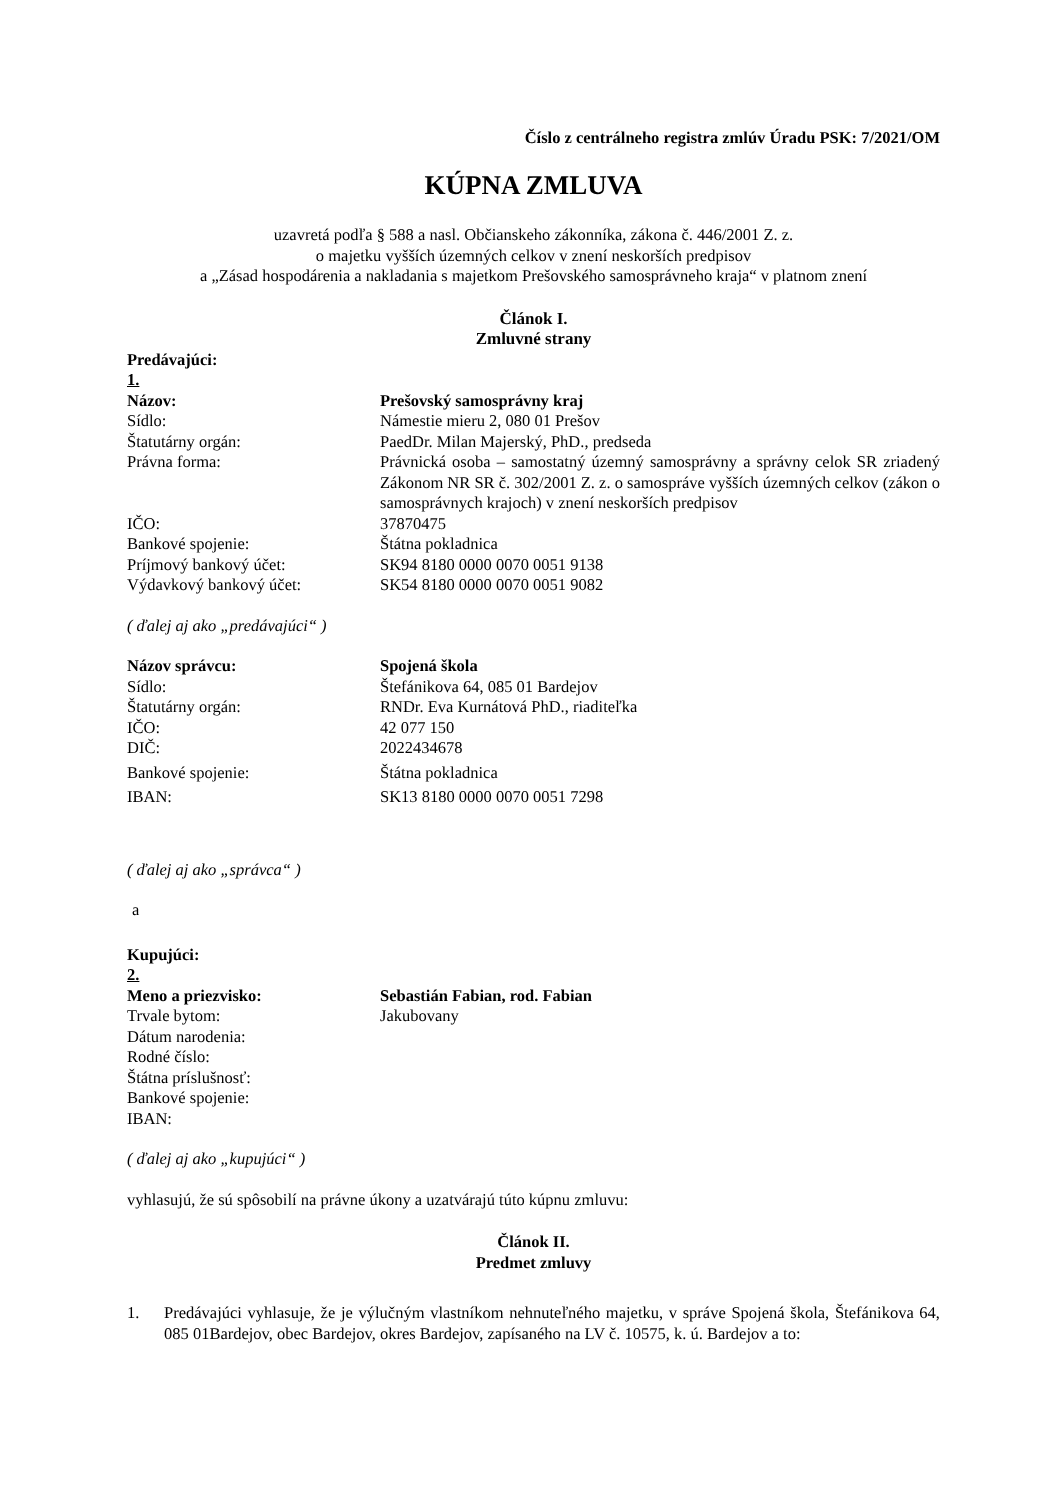Číslo z centrálneho registra zmlúv Úradu PSK: 7/2021/OM
KÚPNA ZMLUVA
uzavretá podľa § 588 a nasl. Občianskeho zákonníka, zákona č. 446/2001 Z. z.
o majetku vyšších územných celkov v znení neskorších predpisov
a „Zásad hospodárenia a nakladania s majetkom Prešovského samosprávneho kraja“ v platnom znení
Článok I.
Zmluvné strany
Predávajúci:
1.
| Názov: | Prešovský samosprávny kraj |
| Sídlo: | Námestie mieru 2, 080 01 Prešov |
| Štatutárny orgán: | PaedDr. Milan Majerský, PhD., predseda |
| Právna forma: | Právnická osoba – samostatný územný samosprávny a správny celok SR zriadený Zákonom NR SR č. 302/2001 Z. z. o samospráve vyšších územných celkov (zákon o samosprávnych krajoch) v znení neskorších predpisov |
| IČO: | 37870475 |
| Bankové spojenie: | Štátna pokladnica |
| Príjmový bankový účet: | SK94 8180 0000 0070 0051 9138 |
| Výdavkový bankový účet: | SK54 8180 0000 0070 0051 9082 |
( ďalej aj ako „predávajúci“ )
| Názov správcu: | Spojená škola |
| Sídlo: | Štefánikova 64, 085 01 Bardejov |
| Štatutárny orgán: | RNDr. Eva Kurnátová PhD., riaditeľka |
| IČO: | 42 077 150 |
| DIČ: | 2022434678 |
| Bankové spojenie: | Štátna pokladnica |
| IBAN: | SK13 8180 0000 0070 0051 7298 |
( ďalej aj ako „správca“ )
a
Kupujúci:
2.
| Meno a priezvisko: | Sebastián Fabian, rod. Fabian |
| Trvale bytom: | Jakubovany |
| Dátum narodenia: | |
| Rodné číslo: | |
| Štátna príslušnosť: | |
| Bankové spojenie: | |
| IBAN: | |
( ďalej aj ako „kupujúci“ )
vyhlasujú, že sú spôsobilí na právne úkony a uzatvárajú túto kúpnu zmluvu:
Článok II.
Predmet zmluvy
1. Predávajúci vyhlasuje, že je výlučným vlastníkom nehnuteľného majetku, v správe Spojená škola, Štefánikova 64, 085 01Bardejov, obec Bardejov, okres Bardejov, zapísaného na LV č. 10575, k. ú. Bardejov a to: